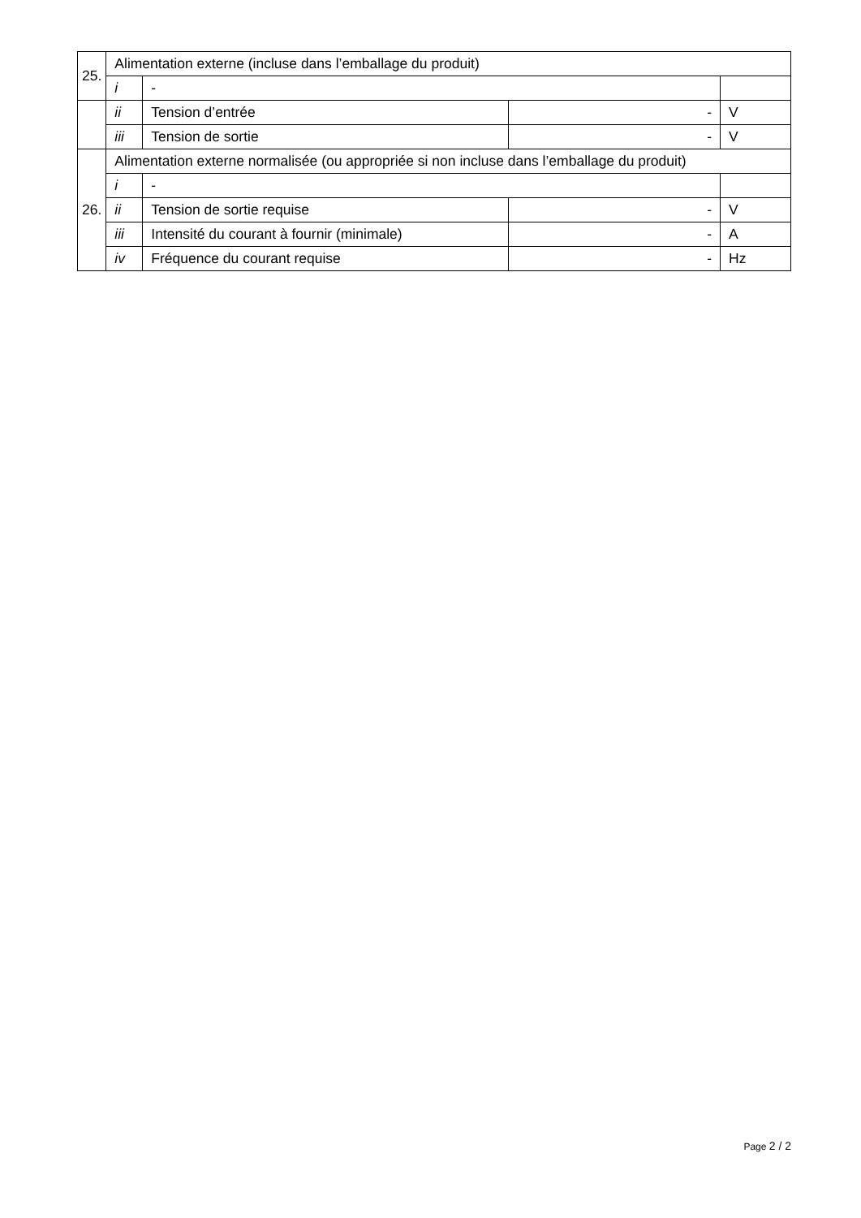| 25. | Alimentation externe (incluse dans l’emballage du produit) | | | |
| | i | - | | |
| | ii | Tension d’entrée | - | V |
| | iii | Tension de sortie | - | V |
| 26. | Alimentation externe normalisée (ou appropriée si non incluse dans l’emballage du produit) | | | |
| | i | - | | |
| | ii | Tension de sortie requise | - | V |
| | iii | Intensité du courant à fournir (minimale) | - | A |
| | iv | Fréquence du courant requise | - | Hz |
Page 2 / 2